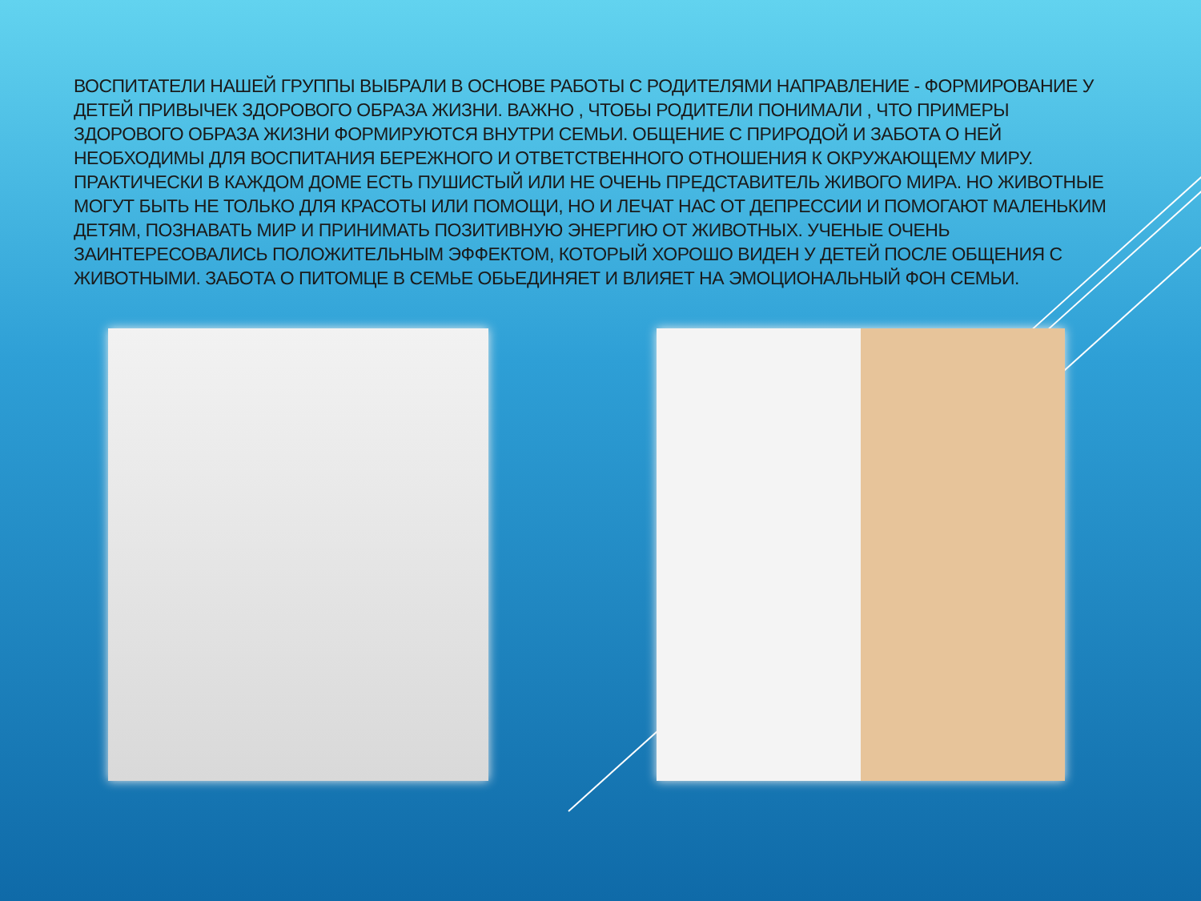ВОСПИТАТЕЛИ НАШЕЙ ГРУППЫ ВЫБРАЛИ В ОСНОВЕ РАБОТЫ С РОДИТЕЛЯМИ НАПРАВЛЕНИЕ - ФОРМИРОВАНИЕ У ДЕТЕЙ ПРИВЫЧЕК ЗДОРОВОГО ОБРАЗА ЖИЗНИ. ВАЖНО , ЧТОБЫ РОДИТЕЛИ ПОНИМАЛИ , ЧТО ПРИМЕРЫ ЗДОРОВОГО ОБРАЗА ЖИЗНИ ФОРМИРУЮТСЯ ВНУТРИ СЕМЬИ. ОБЩЕНИЕ С ПРИРОДОЙ И ЗАБОТА О НЕЙ НЕОБХОДИМЫ ДЛЯ ВОСПИТАНИЯ БЕРЕЖНОГО И ОТВЕТСТВЕННОГО ОТНОШЕНИЯ К ОКРУЖАЮЩЕМУ МИРУ. ПРАКТИЧЕСКИ В КАЖДОМ ДОМЕ ЕСТЬ ПУШИСТЫЙ ИЛИ НЕ ОЧЕНЬ ПРЕДСТАВИТЕЛЬ ЖИВОГО МИРА. НО ЖИВОТНЫЕ МОГУТ БЫТЬ НЕ ТОЛЬКО ДЛЯ КРАСОТЫ ИЛИ ПОМОЩИ, НО И ЛЕЧАТ НАС ОТ ДЕПРЕССИИ И ПОМОГАЮТ МАЛЕНЬКИМ ДЕТЯМ, ПОЗНАВАТЬ МИР И ПРИНИМАТЬ ПОЗИТИВНУЮ ЭНЕРГИЮ ОТ ЖИВОТНЫХ. УЧЕНЫЕ ОЧЕНЬ ЗАИНТЕРЕСОВАЛИСЬ ПОЛОЖИТЕЛЬНЫМ ЭФФЕКТОМ, КОТОРЫЙ ХОРОШО ВИДЕН У ДЕТЕЙ ПОСЛЕ ОБЩЕНИЯ С ЖИВОТНЫМИ. ЗАБОТА О ПИТОМЦЕ В СЕМЬЕ ОБЬЕДИНЯЕТ И ВЛИЯЕТ НА ЭМОЦИОНАЛЬНЫЙ ФОН СЕМЬИ.